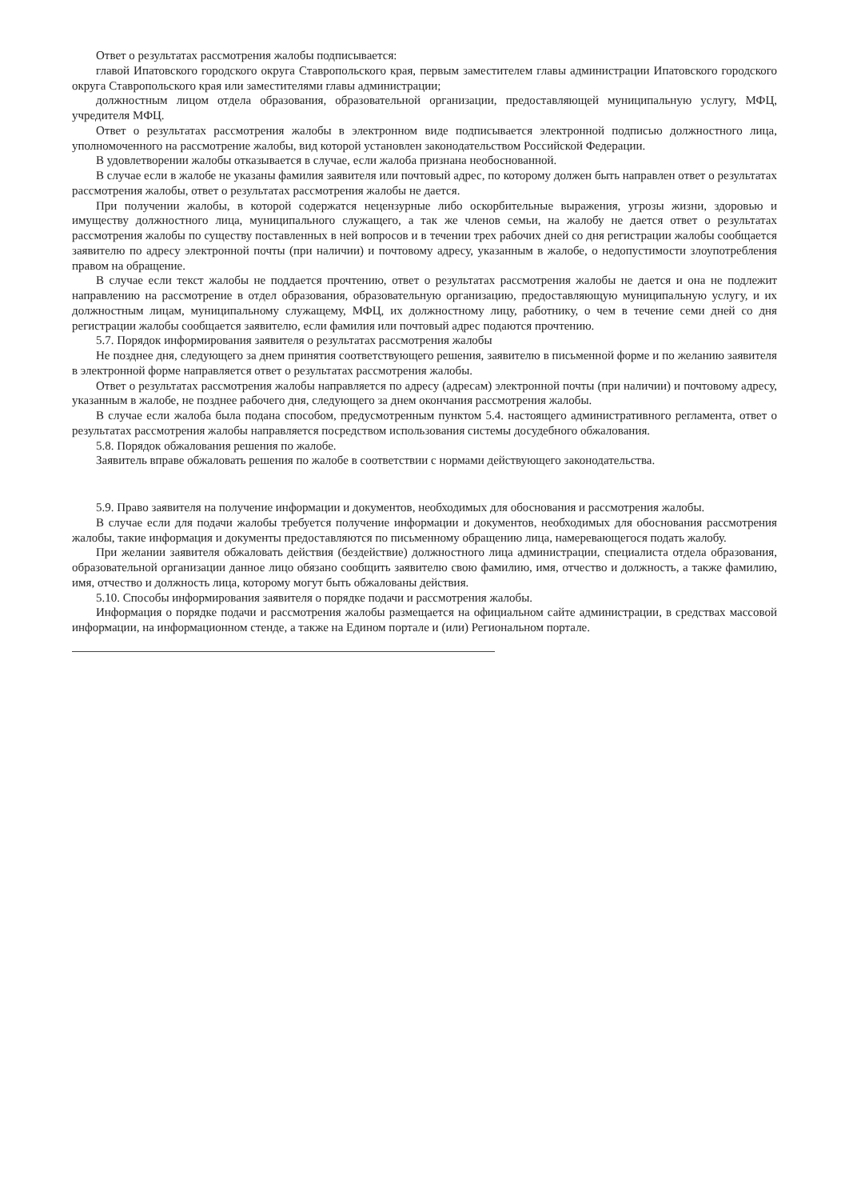Ответ о результатах рассмотрения жалобы подписывается:
главой Ипатовского городского округа Ставропольского края, первым заместителем главы администрации Ипатовского городского округа Ставропольского края или заместителями главы администрации;
должностным лицом отдела образования, образовательной организации, предоставляющей муниципальную услугу, МФЦ, учредителя МФЦ.
Ответ о результатах рассмотрения жалобы в электронном виде подписывается электронной подписью должностного лица, уполномоченного на рассмотрение жалобы, вид которой установлен законодательством Российской Федерации.
В удовлетворении жалобы отказывается в случае, если жалоба признана необоснованной.
В случае если в жалобе не указаны фамилия заявителя или почтовый адрес, по которому должен быть направлен ответ о результатах рассмотрения жалобы, ответ о результатах рассмотрения жалобы не дается.
При получении жалобы, в которой содержатся нецензурные либо оскорбительные выражения, угрозы жизни, здоровью и имуществу должностного лица, муниципального служащего, а так же членов семьи, на жалобу не дается ответ о результатах рассмотрения жалобы по существу поставленных в ней вопросов и в течении трех рабочих дней со дня регистрации жалобы сообщается заявителю по адресу электронной почты (при наличии) и почтовому адресу, указанным в жалобе, о недопустимости злоупотребления правом на обращение.
В случае если текст жалобы не поддается прочтению, ответ о результатах рассмотрения жалобы не дается и она не подлежит направлению на рассмотрение в отдел образования, образовательную организацию, предоставляющую муниципальную услугу, и их должностным лицам, муниципальному служащему, МФЦ, их должностному лицу, работнику, о чем в течение семи дней со дня регистрации жалобы сообщается заявителю, если фамилия или почтовый адрес подаются прочтению.
5.7. Порядок информирования заявителя о результатах рассмотрения жалобы
Не позднее дня, следующего за днем принятия соответствующего решения, заявителю в письменной форме и по желанию заявителя в электронной форме направляется ответ о результатах рассмотрения жалобы.
Ответ о результатах рассмотрения жалобы направляется по адресу (адресам) электронной почты (при наличии) и почтовому адресу, указанным в жалобе, не позднее рабочего дня, следующего за днем окончания рассмотрения жалобы.
В случае если жалоба была подана способом, предусмотренным пунктом 5.4. настоящего административного регламента, ответ о результатах рассмотрения жалобы направляется посредством использования системы досудебного обжалования.
5.8. Порядок обжалования решения по жалобе.
Заявитель вправе обжаловать решения по жалобе в соответствии с нормами действующего законодательства.
5.9. Право заявителя на получение информации и документов, необходимых для обоснования и рассмотрения жалобы.
В случае если для подачи жалобы требуется получение информации и документов, необходимых для обоснования рассмотрения жалобы, такие информация и документы предоставляются по письменному обращению лица, намеревающегося подать жалобу.
При желании заявителя обжаловать действия (бездействие) должностного лица администрации, специалиста отдела образования, образовательной организации данное лицо обязано сообщить заявителю свою фамилию, имя, отчество и должность, а также фамилию, имя, отчество и должность лица, которому могут быть обжалованы действия.
5.10. Способы информирования заявителя о порядке подачи и рассмотрения жалобы.
Информация о порядке подачи и рассмотрения жалобы размещается на официальном сайте администрации, в средствах массовой информации, на информационном стенде, а также на Едином портале и (или) Региональном портале.